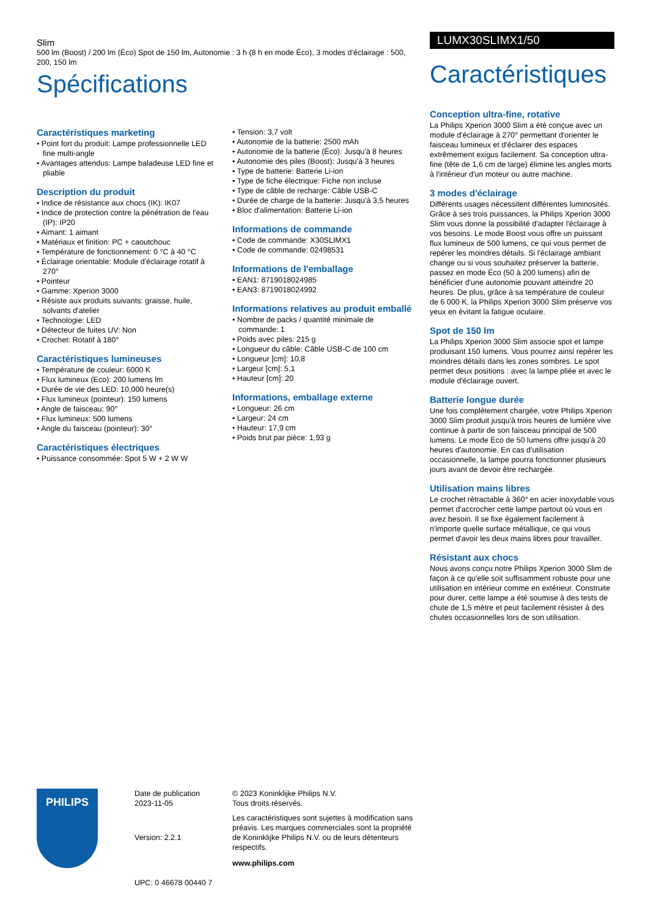Slim
500 lm (Boost) / 200 lm (Éco) Spot de 150 lm, Autonomie : 3 h (8 h en mode Éco), 3 modes d'éclairage : 500, 200, 150 lm
Spécifications
Caractéristiques marketing
• Point fort du produit: Lampe professionnelle LED fine multi-angle
• Avantages attendus: Lampe baladeuse LED fine et pliable
Description du produit
• Indice de résistance aux chocs (IK): IK07
• Indice de protection contre la pénétration de l'eau (IP): IP20
• Aimant: 1 aimant
• Matériaux et finition: PC + caoutchouc
• Température de fonctionnement: 0 °C à 40 °C
• Éclairage orientable: Module d'éclairage rotatif à 270°
• Pointeur
• Gamme: Xperion 3000
• Résiste aux produits suivants: graisse, huile, solvants d'atelier
• Technologie: LED
• Détecteur de fuites UV: Non
• Crochet: Rotatif à 180°
Caractéristiques lumineuses
• Température de couleur: 6000 K
• Flux lumineux (Eco): 200 lumens lm
• Durée de vie des LED: 10,000 heure(s)
• Flux lumineux (pointeur): 150 lumens
• Angle de faisceau: 90°
• Flux lumineux: 500 lumens
• Angle du faisceau (pointeur): 30°
Caractéristiques électriques
• Puissance consommée: Spot 5 W + 2 W W
• Tension: 3,7 volt
• Autonomie de la batterie: 2500 mAh
• Autonomie de la batterie (Éco): Jusqu'à 8 heures
• Autonomie des piles (Boost): Jusqu'à 3 heures
• Type de batterie: Batterie Li-ion
• Type de fiche électrique: Fiche non incluse
• Type de câble de recharge: Câble USB-C
• Durée de charge de la batterie: Jusqu'à 3,5 heures
• Bloc d'alimentation: Batterie Li-ion
Informations de commande
• Code de commande: X30SLIMX1
• Code de commande: 02498531
Informations de l'emballage
• EAN1: 8719018024985
• EAN3: 8719018024992
Informations relatives au produit emballé
• Nombre de packs / quantité minimale de commande: 1
• Poids avec piles: 215 g
• Longueur du câble: Câble USB-C de 100 cm
• Longueur [cm]: 10,8
• Largeur [cm]: 5,1
• Hauteur [cm]: 20
Informations, emballage externe
• Longueur: 26 cm
• Largeur: 24 cm
• Hauteur: 17,9 cm
• Poids brut par pièce: 1,93 g
LUMX30SLIMX1/50
Caractéristiques
Conception ultra-fine, rotative
La Philips Xperion 3000 Slim a été conçue avec un module d'éclairage à 270° permettant d'orienter le faisceau lumineux et d'éclairer des espaces extrêmement exigus facilement. Sa conception ultra-fine (tête de 1,6 cm de large) élimine les angles morts à l'intérieur d'un moteur ou autre machine.
3 modes d'éclairage
Différents usages nécessitent différentes luminosités. Grâce à ses trois puissances, la Philips Xperion 3000 Slim vous donne la possibilité d'adapter l'éclairage à vos besoins. Le mode Boost vous offre un puissant flux lumineux de 500 lumens, ce qui vous permet de repérer les moindres détails. Si l'éclairage ambiant change ou si vous souhaitez préserver la batterie, passez en mode Éco (50 à 200 lumens) afin de bénéficier d'une autonomie pouvant atteindre 20 heures. De plus, grâce à sa température de couleur de 6 000 K, la Philips Xperion 3000 Slim préserve vos yeux en évitant la fatigue oculaire.
Spot de 150 lm
La Philips Xperion 3000 Slim associe spot et lampe produisant 150 lumens. Vous pourrez ainsi repérer les moindres détails dans les zones sombres. Le spot permet deux positions : avec la lampe pliée et avec le module d'éclairage ouvert.
Batterie longue durée
Une fois complètement chargée, votre Philips Xperion 3000 Slim produit jusqu'à trois heures de lumière vive continue à partir de son faisceau principal de 500 lumens. Le mode Éco de 50 lumens offre jusqu'à 20 heures d'autonomie. En cas d'utilisation occasionnelle, la lampe pourra fonctionner plusieurs jours avant de devoir être rechargée.
Utilisation mains libres
Le crochet rétractable à 360° en acier inoxydable vous permet d'accrocher cette lampe partout où vous en avez besoin. Il se fixe également facilement à n'importe quelle surface métallique, ce qui vous permet d'avoir les deux mains libres pour travailler.
Résistant aux chocs
Nous avons conçu notre Philips Xperion 3000 Slim de façon à ce qu'elle soit suffisamment robuste pour une utilisation en intérieur comme en extérieur. Construite pour durer, cette lampe a été soumise à des tests de chute de 1,5 mètre et peut facilement résister à des chutes occasionnelles lors de son utilisation.
PHILIPS
Date de publication
2023-11-05
Version: 2.2.1
UPC: 0 46678 00440 7
© 2023 Koninklijke Philips N.V.
Tous droits réservés.
Les caractéristiques sont sujettes à modification sans préavis. Les marques commerciales sont la propriété de Koninklijke Philips N.V. ou de leurs détenteurs respectifs.
www.philips.com